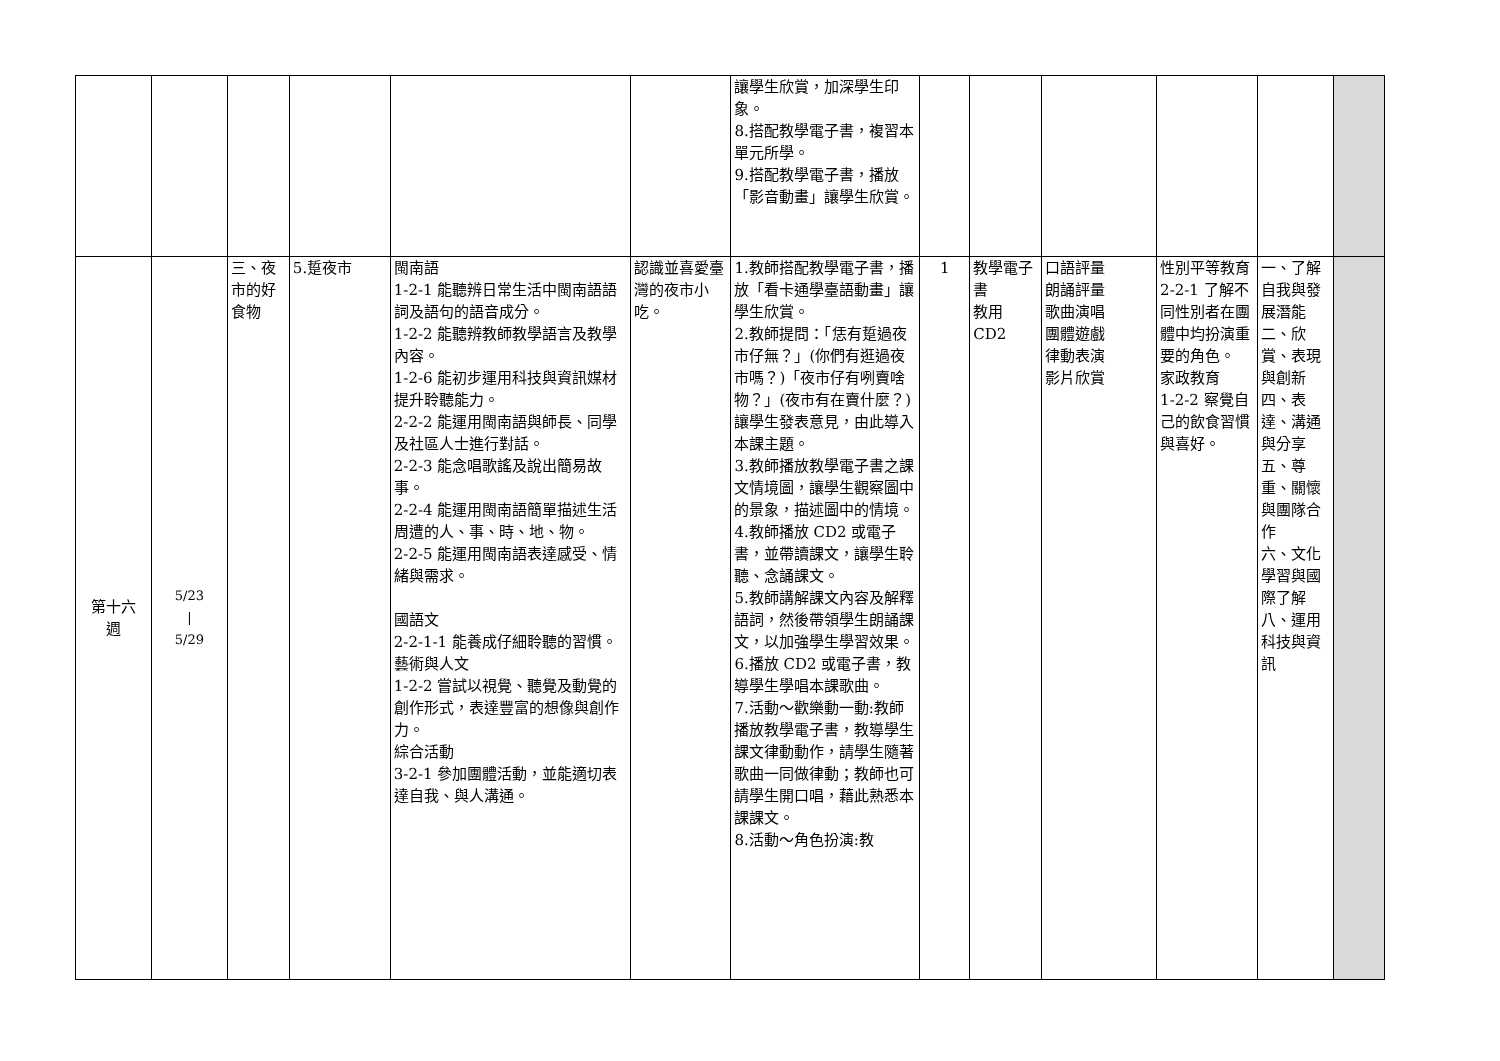| | | | | | | 讓學生欣賞，加深學生印象。 8.搭配教學電子書，複習本單元所學。 9.搭配教學電子書，播放「影音動畫」讓學生欣賞。 | | | | | | |
| 第十六 週 | 5/23 / 5/29 | 三、夜市的好食物 | 5.踅夜市 | 閩南語 1-2-1 能聽辨日常生活中閩南語語詞及語句的語音成分。 1-2-2 能聽辨教師教學語言及教學內容。 1-2-6 能初步運用科技與資訊媒材提升聆聽能力。 2-2-2 能運用閩南語與師長、同學及社區人士進行對話。 2-2-3 能念唱歌謠及說出簡易故事。 2-2-4 能運用閩南語簡單描述生活周遭的人、事、時、地、物。 2-2-5 能運用閩南語表達感受、情緒與需求。 國語文 2-2-1-1 能養成仔細聆聽的習慣。 藝術與人文 1-2-2 嘗試以視覺、聽覺及動覺的創作形式，表達豐富的想像與創作力。 綜合活動 3-2-1 參加團體活動，並能適切表達自我、與人溝通。 | 認識並喜愛臺灣的夜市小吃。 | 1.教師搭配教學電子書，播放「看卡通學臺語動畫」讓學生欣賞。 2.教師提問：「恁有踅過夜市仔無？」(你們有逛過夜市嗎？)「夜市仔有咧賣啥物？」(夜市有在賣什麼？)讓學生發表意見，由此導入本課主題。 3.教師播放教學電子書之課文情境圖，讓學生觀察圖中的景象，描述圖中的情境。 4.教師播放 CD2 或電子書，並帶讀課文，讓學生聆聽、念誦課文。 5.教師講解課文內容及解釋語詞，然後帶領學生朗誦課文，以加強學生學習效果。 6.播放 CD2 或電子書，教導學生學唱本課歌曲。 7.活動～歡樂動一動:教師播放教學電子書，教導學生課文律動動作，請學生隨著歌曲一同做律動；教師也可請學生開口唱，藉此熟悉本課課文。 8.活動～角色扮演:教 | 1 | 教學電子書 教用 CD2 | 口語評量 朗誦評量 歌曲演唱 團體遊戲 律動表演 影片欣賞 | 性別平等教育 2-2-1 了解不同性別者在團體中均扮演重要的角色。 家政教育 1-2-2 察覺自己的飲食習慣與喜好。 | 一、了解自我與發展潛能 二、欣賞、表現與創新 四、表達、溝通與分享 五、尊重、關懷與團隊合作 六、文化學習與國際了解 八、運用科技與資訊 | |